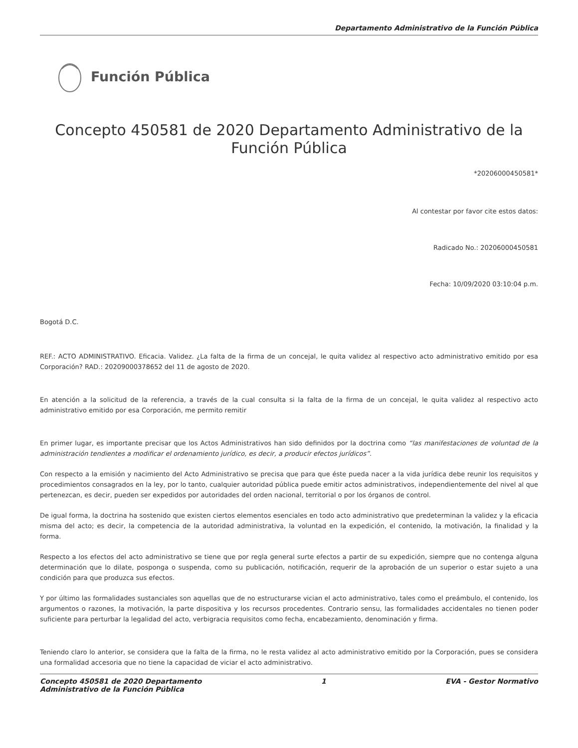Departamento Administrativo de la Función Pública
Función Pública
Concepto 450581 de 2020 Departamento Administrativo de la Función Pública
*20206000450581*
Al contestar por favor cite estos datos:
Radicado No.: 20206000450581
Fecha: 10/09/2020 03:10:04 p.m.
Bogotá D.C.
REF.: ACTO ADMINISTRATIVO. Eficacia. Validez. ¿La falta de la firma de un concejal, le quita validez al respectivo acto administrativo emitido por esa Corporación? RAD.: 20209000378652 del 11 de agosto de 2020.
En atención a la solicitud de la referencia, a través de la cual consulta si la falta de la firma de un concejal, le quita validez al respectivo acto administrativo emitido por esa Corporación, me permito remitir
En primer lugar, es importante precisar que los Actos Administrativos han sido definidos por la doctrina como “las manifestaciones de voluntad de la administración tendientes a modificar el ordenamiento jurídico, es decir, a producir efectos jurídicos”.
Con respecto a la emisión y nacimiento del Acto Administrativo se precisa que para que éste pueda nacer a la vida jurídica debe reunir los requisitos y procedimientos consagrados en la ley, por lo tanto, cualquier autoridad pública puede emitir actos administrativos, independientemente del nivel al que pertenezcan, es decir, pueden ser expedidos por autoridades del orden nacional, territorial o por los órganos de control.
De igual forma, la doctrina ha sostenido que existen ciertos elementos esenciales en todo acto administrativo que predeterminan la validez y la eficacia misma del acto; es decir, la competencia de la autoridad administrativa, la voluntad en la expedición, el contenido, la motivación, la finalidad y la forma.
Respecto a los efectos del acto administrativo se tiene que por regla general surte efectos a partir de su expedición, siempre que no contenga alguna determinación que lo dilate, posponga o suspenda, como su publicación, notificación, requerir de la aprobación de un superior o estar sujeto a una condición para que produzca sus efectos.
Y por último las formalidades sustanciales son aquellas que de no estructurarse vician el acto administrativo, tales como el preámbulo, el contenido, los argumentos o razones, la motivación, la parte dispositiva y los recursos procedentes. Contrario sensu, las formalidades accidentales no tienen poder suficiente para perturbar la legalidad del acto, verbigracia requisitos como fecha, encabezamiento, denominación y firma.
Teniendo claro lo anterior, se considera que la falta de la firma, no le resta validez al acto administrativo emitido por la Corporación, pues se considera una formalidad accesoria que no tiene la capacidad de viciar el acto administrativo.
Concepto 450581 de 2020 Departamento
Administrativo de la Función Pública
1 EVA - Gestor Normativo